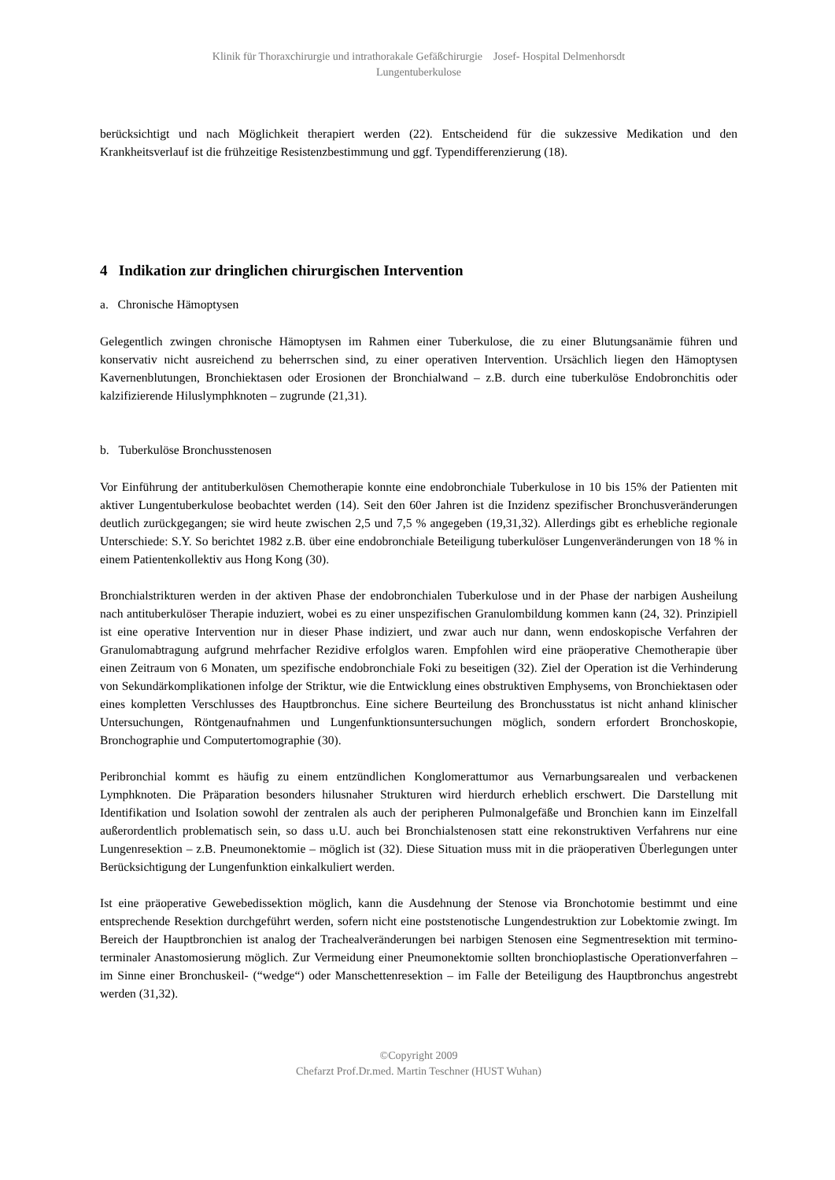Klinik für Thoraxchirurgie und intrathorakale Gefäßchirurgie Josef- Hospital Delmenhorsdt
Lungentuberkulose
berücksichtigt und nach Möglichkeit therapiert werden (22). Entscheidend für die sukzessive Medikation und den Krankheitsverlauf ist die frühzeitige Resistenzbestimmung und ggf. Typendifferenzierung (18).
4 Indikation zur dringlichen chirurgischen Intervention
a. Chronische Hämoptysen
Gelegentlich zwingen chronische Hämoptysen im Rahmen einer Tuberkulose, die zu einer Blutungsanämie führen und konservativ nicht ausreichend zu beherrschen sind, zu einer operativen Intervention. Ursächlich liegen den Hämoptysen Kavernenblutungen, Bronchiektasen oder Erosionen der Bronchialwand – z.B. durch eine tuberkulöse Endobronchitis oder kalzifizierende Hiluslymphknoten – zugrunde (21,31).
b. Tuberkulöse Bronchusstenosen
Vor Einführung der antituberkulösen Chemotherapie konnte eine endobronchiale Tuberkulose in 10 bis 15% der Patienten mit aktiver Lungentuberkulose beobachtet werden (14). Seit den 60er Jahren ist die Inzidenz spezifischer Bronchusveränderungen deutlich zurückgegangen; sie wird heute zwischen 2,5 und 7,5 % angegeben (19,31,32). Allerdings gibt es erhebliche regionale Unterschiede: S.Y. So berichtet 1982 z.B. über eine endobronchiale Beteiligung tuberkulöser Lungenveränderungen von 18 % in einem Patientenkollektiv aus Hong Kong (30).
Bronchialstrikturen werden in der aktiven Phase der endobronchialen Tuberkulose und in der Phase der narbigen Ausheilung nach antituberkulöser Therapie induziert, wobei es zu einer unspezifischen Granulombildung kommen kann (24, 32). Prinzipiell ist eine operative Intervention nur in dieser Phase indiziert, und zwar auch nur dann, wenn endoskopische Verfahren der Granulomabtragung aufgrund mehrfacher Rezidive erfolglos waren. Empfohlen wird eine präoperative Chemotherapie über einen Zeitraum von 6 Monaten, um spezifische endobronchiale Foki zu beseitigen (32). Ziel der Operation ist die Verhinderung von Sekundärkomplikationen infolge der Striktur, wie die Entwicklung eines obstruktiven Emphysems, von Bronchiektasen oder eines kompletten Verschlusses des Hauptbronchus. Eine sichere Beurteilung des Bronchusstatus ist nicht anhand klinischer Untersuchungen, Röntgenaufnahmen und Lungenfunktionsuntersuchungen möglich, sondern erfordert Bronchoskopie, Bronchographie und Computertomographie (30).
Peribronchial kommt es häufig zu einem entzündlichen Konglomerattumor aus Vernarbungsarealen und verbackenen Lymphknoten. Die Präparation besonders hilusnaher Strukturen wird hierdurch erheblich erschwert. Die Darstellung mit Identifikation und Isolation sowohl der zentralen als auch der peripheren Pulmonalgefäße und Bronchien kann im Einzelfall außerordentlich problematisch sein, so dass u.U. auch bei Bronchialstenosen statt eine rekonstruktiven Verfahrens nur eine Lungenresektion – z.B. Pneumonektomie – möglich ist (32). Diese Situation muss mit in die präoperativen Überlegungen unter Berücksichtigung der Lungenfunktion einkalkuliert werden.
Ist eine präoperative Gewebedissektion möglich, kann die Ausdehnung der Stenose via Bronchotomie bestimmt und eine entsprechende Resektion durchgeführt werden, sofern nicht eine poststenotische Lungendestruktion zur Lobektomie zwingt. Im Bereich der Hauptbronchien ist analog der Trachealveränderungen bei narbigen Stenosen eine Segmentresektion mit termino-terminaler Anastomosierung möglich. Zur Vermeidung einer Pneumonektomie sollten bronchioplastische Operationverfahren – im Sinne einer Bronchuskeil- (“wedge“) oder Manschettenresektion – im Falle der Beteiligung des Hauptbronchus angestrebt werden (31,32).
©Copyright 2009
Chefarzt Prof.Dr.med. Martin Teschner (HUST Wuhan)